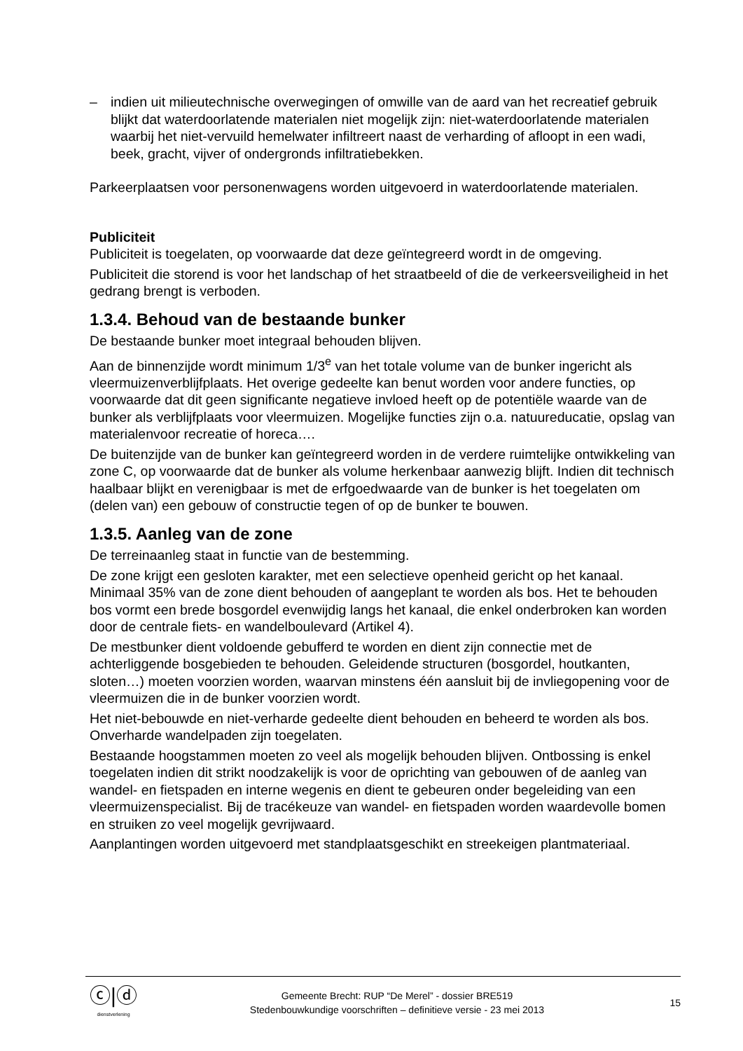– indien uit milieutechnische overwegingen of omwille van de aard van het recreatief gebruik blijkt dat waterdoorlatende materialen niet mogelijk zijn: niet-waterdoorlatende materialen waarbij het niet-vervuild hemelwater infiltreert naast de verharding of afloopt in een wadi, beek, gracht, vijver of ondergronds infiltratiebekken.
Parkeerplaatsen voor personenwagens worden uitgevoerd in waterdoorlatende materialen.
Publiciteit
Publiciteit is toegelaten, op voorwaarde dat deze geïntegreerd wordt in de omgeving.
Publiciteit die storend is voor het landschap of het straatbeeld of die de verkeersveiligheid in het gedrang brengt is verboden.
1.3.4. Behoud van de bestaande bunker
De bestaande bunker moet integraal behouden blijven.
Aan de binnenzijde wordt minimum 1/3<sup>e</sup> van het totale volume van de bunker ingericht als vleermuizenverblijfplaats. Het overige gedeelte kan benut worden voor andere functies, op voorwaarde dat dit geen significante negatieve invloed heeft op de potentiële waarde van de bunker als verblijfplaats voor vleermuizen. Mogelijke functies zijn o.a. natuureducatie, opslag van materialenvoor recreatie of horeca….
De buitenzijde van de bunker kan geïntegreerd worden in de verdere ruimtelijke ontwikkeling van zone C, op voorwaarde dat de bunker als volume herkenbaar aanwezig blijft. Indien dit technisch haalbaar blijkt en verenigbaar is met de erfgoedwaarde van de bunker is het toegelaten om (delen van) een gebouw of constructie tegen of op de bunker te bouwen.
1.3.5. Aanleg van de zone
De terreinaanleg staat in functie van de bestemming.
De zone krijgt een gesloten karakter, met een selectieve openheid gericht op het kanaal. Minimaal 35% van de zone dient behouden of aangeplant te worden als bos. Het te behouden bos vormt een brede bosgordel evenwijdig langs het kanaal, die enkel onderbroken kan worden door de centrale fiets- en wandelboulevard (Artikel 4).
De mestbunker dient voldoende gebufferd te worden en dient zijn connectie met de achterliggende bosgebieden te behouden. Geleidende structuren (bosgordel, houtkanten, sloten…) moeten voorzien worden, waarvan minstens één aansluit bij de invliegopening voor de vleermuizen die in de bunker voorzien wordt.
Het niet-bebouwde en niet-verharde gedeelte dient behouden en beheerd te worden als bos. Onverharde wandelpaden zijn toegelaten.
Bestaande hoogstammen moeten zo veel als mogelijk behouden blijven. Ontbossing is enkel toegelaten indien dit strikt noodzakelijk is voor de oprichting van gebouwen of de aanleg van wandel- en fietspaden en interne wegenis en dient te gebeuren onder begeleiding van een vleermuizenspecialist. Bij de tracékeuze van wandel- en fietspaden worden waardevolle bomen en struiken zo veel mogelijk gevrijwaard.
Aanplantingen worden uitgevoerd met standplaatsgeschikt en streekeigen plantmateriaal.
ⓒ|ⓓ
dienstverlening
Gemeente Brecht: RUP “De Merel” - dossier BRE519
Stedenbouwkundige voorschriften – definitieve versie - 23 mei 2013
15